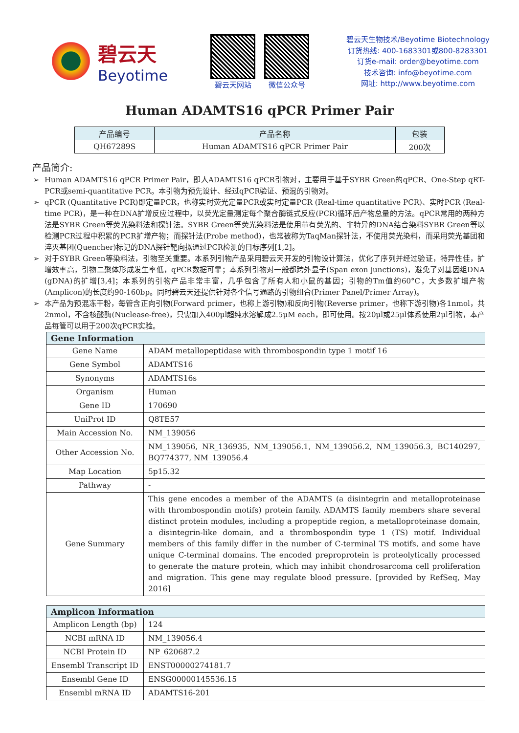碧云天
Beyotime
碧云天网站 微信公众号
碧云天生物技术/Beyotime Biotechnology
订货热线: 400-1683301或800-8283301
订货e-mail: order@beyotime.com
技术咨询: info@beyotime.com
网址: http://www.beyotime.com
Human ADAMTS16 qPCR Primer Pair
| 产品编号 | 产品名称 | 包装 |
| --- | --- | --- |
| QH67289S | Human ADAMTS16 qPCR Primer Pair | 200次 |
产品简介:
Human ADAMTS16 qPCR Primer Pair，即人ADAMTS16 qPCR引物对，主要用于基于SYBR Green的qPCR、One-Step qRT-PCR或semi-quantitative PCR。本引物为预先设计、经过qPCR验证、预混的引物对。
qPCR (Quantitative PCR)即定量PCR，也称实时荧光定量PCR或实时定量PCR (Real-time quantitative PCR)、实时PCR (Real-time PCR)，是一种在DNA扩增反应过程中，以荧光定量测定每个聚合酶链式反应(PCR)循环后产物总量的方法。qPCR常用的两种方法是SYBR Green等荧光染料法和探针法。SYBR Green等荧光染料法是使用带有荧光的、非特异的DNA结合染料SYBR Green等以检测PCR过程中积累的PCR扩增产物；而探针法(Probe method)，也常被称为TaqMan探针法，不使用荧光染料，而采用荧光基团和淬灭基团(Quencher)标记的DNA探针靶向拟通过PCR检测的目标序列[1,2]。
对于SYBR Green等染料法，引物至关重要。本系列引物产品采用碧云天开发的引物设计算法，优化了序列并经过验证，特异性佳，扩增效率高，引物二聚体形成发生率低，qPCR数据可靠；本系列引物对一般都跨外显子(Span exon junctions)，避免了对基因组DNA (gDNA)的扩增[3,4]；本系列的引物产品非常丰富，几乎包含了所有人和小鼠的基因；引物的Tm值约60°C，大多数扩增产物(Amplicon)的长度约90-160bp。同时碧云天还提供针对各个信号通路的引物组合(Primer Panel/Primer Array)。
本产品为预混冻干粉，每管含正向引物(Forward primer，也称上游引物)和反向引物(Reverse primer，也称下游引物)各1nmol，共2nmol，不含核酸酶(Nuclease-free)，只需加入400μl超纯水溶解成2.5μM each，即可使用。按20μl或25μl体系使用2μl引物，本产品每管可以用于200次qPCR实验。
| Gene Information | |
| --- | --- |
| Gene Name | ADAM metallopeptidase with thrombospondin type 1 motif 16 |
| Gene Symbol | ADAMTS16 |
| Synonyms | ADAMTS16s |
| Organism | Human |
| Gene ID | 170690 |
| UniProt ID | Q8TE57 |
| Main Accession No. | NM_139056 |
| Other Accession No. | NM_139056, NR_136935, NM_139056.1, NM_139056.2, NM_139056.3, BC140297, BQ774377, NM_139056.4 |
| Map Location | 5p15.32 |
| Pathway | - |
| Gene Summary | This gene encodes a member of the ADAMTS (a disintegrin and metalloproteinase with thrombospondin motifs) protein family. ADAMTS family members share several distinct protein modules, including a propeptide region, a metalloproteinase domain, a disintegrin-like domain, and a thrombospondin type 1 (TS) motif. Individual members of this family differ in the number of C-terminal TS motifs, and some have unique C-terminal domains. The encoded preproprotein is proteolytically processed to generate the mature protein, which may inhibit chondrosarcoma cell proliferation and migration. This gene may regulate blood pressure. [provided by RefSeq, May 2016] |
| Amplicon Information | |
| --- | --- |
| Amplicon Length (bp) | 124 |
| NCBI mRNA ID | NM_139056.4 |
| NCBI Protein ID | NP_620687.2 |
| Ensembl Transcript ID | ENST00000274181.7 |
| Ensembl Gene ID | ENSG00000145536.15 |
| Ensembl mRNA ID | ADAMTS16-201 |